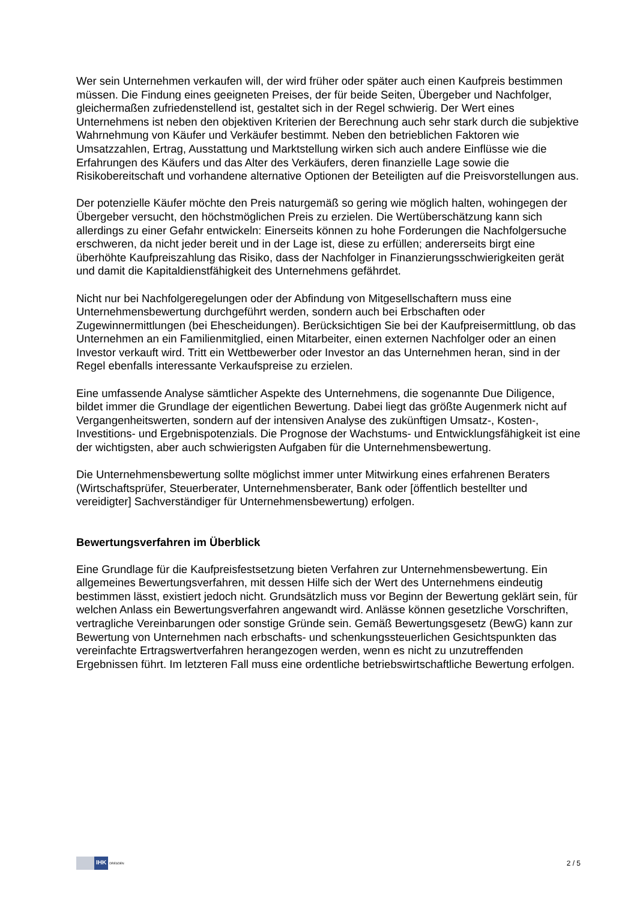Wer sein Unternehmen verkaufen will, der wird früher oder später auch einen Kaufpreis bestimmen müssen. Die Findung eines geeigneten Preises, der für beide Seiten, Übergeber und Nachfolger, gleichermaßen zufriedenstellend ist, gestaltet sich in der Regel schwierig. Der Wert eines Unternehmens ist neben den objektiven Kriterien der Berechnung auch sehr stark durch die subjektive Wahrnehmung von Käufer und Verkäufer bestimmt. Neben den betrieblichen Faktoren wie Umsatzzahlen, Ertrag, Ausstattung und Marktstellung wirken sich auch andere Einflüsse wie die Erfahrungen des Käufers und das Alter des Verkäufers, deren finanzielle Lage sowie die Risikobereitschaft und vorhandene alternative Optionen der Beteiligten auf die Preisvorstellungen aus.
Der potenzielle Käufer möchte den Preis naturgemäß so gering wie möglich halten, wohingegen der Übergeber versucht, den höchstmöglichen Preis zu erzielen. Die Wertüberschätzung kann sich allerdings zu einer Gefahr entwickeln: Einerseits können zu hohe Forderungen die Nachfolgersuche erschweren, da nicht jeder bereit und in der Lage ist, diese zu erfüllen; andererseits birgt eine überhöhte Kaufpreiszahlung das Risiko, dass der Nachfolger in Finanzierungsschwierigkeiten gerät und damit die Kapitaldienstfähigkeit des Unternehmens gefährdet.
Nicht nur bei Nachfolgeregelungen oder der Abfindung von Mitgesellschaftern muss eine Unternehmensbewertung durchgeführt werden, sondern auch bei Erbschaften oder Zugewinnermittlungen (bei Ehescheidungen). Berücksichtigen Sie bei der Kaufpreisermittlung, ob das Unternehmen an ein Familienmitglied, einen Mitarbeiter, einen externen Nachfolger oder an einen Investor verkauft wird. Tritt ein Wettbewerber oder Investor an das Unternehmen heran, sind in der Regel ebenfalls interessante Verkaufspreise zu erzielen.
Eine umfassende Analyse sämtlicher Aspekte des Unternehmens, die sogenannte Due Diligence, bildet immer die Grundlage der eigentlichen Bewertung. Dabei liegt das größte Augenmerk nicht auf Vergangenheitswerten, sondern auf der intensiven Analyse des zukünftigen Umsatz-, Kosten-, Investitions- und Ergebnispotenzials. Die Prognose der Wachstums- und Entwicklungsfähigkeit ist eine der wichtigsten, aber auch schwierigsten Aufgaben für die Unternehmensbewertung.
Die Unternehmensbewertung sollte möglichst immer unter Mitwirkung eines erfahrenen Beraters (Wirtschaftsprüfer, Steuerberater, Unternehmensberater, Bank oder [öffentlich bestellter und vereidigter] Sachverständiger für Unternehmensbewertung) erfolgen.
Bewertungsverfahren im Überblick
Eine Grundlage für die Kaufpreisfestsetzung bieten Verfahren zur Unternehmensbewertung. Ein allgemeines Bewertungsverfahren, mit dessen Hilfe sich der Wert des Unternehmens eindeutig bestimmen lässt, existiert jedoch nicht. Grundsätzlich muss vor Beginn der Bewertung geklärt sein, für welchen Anlass ein Bewertungsverfahren angewandt wird. Anlässe können gesetzliche Vorschriften, vertragliche Vereinbarungen oder sonstige Gründe sein. Gemäß Bewertungsgesetz (BewG) kann zur Bewertung von Unternehmen nach erbschafts- und schenkungssteuerlichen Gesichtspunkten das vereinfachte Ertragswertverfahren herangezogen werden, wenn es nicht zu unzutreffenden Ergebnissen führt. Im letzteren Fall muss eine ordentliche betriebswirtschaftliche Bewertung erfolgen.
IHK
DRESDEN
2 / 5